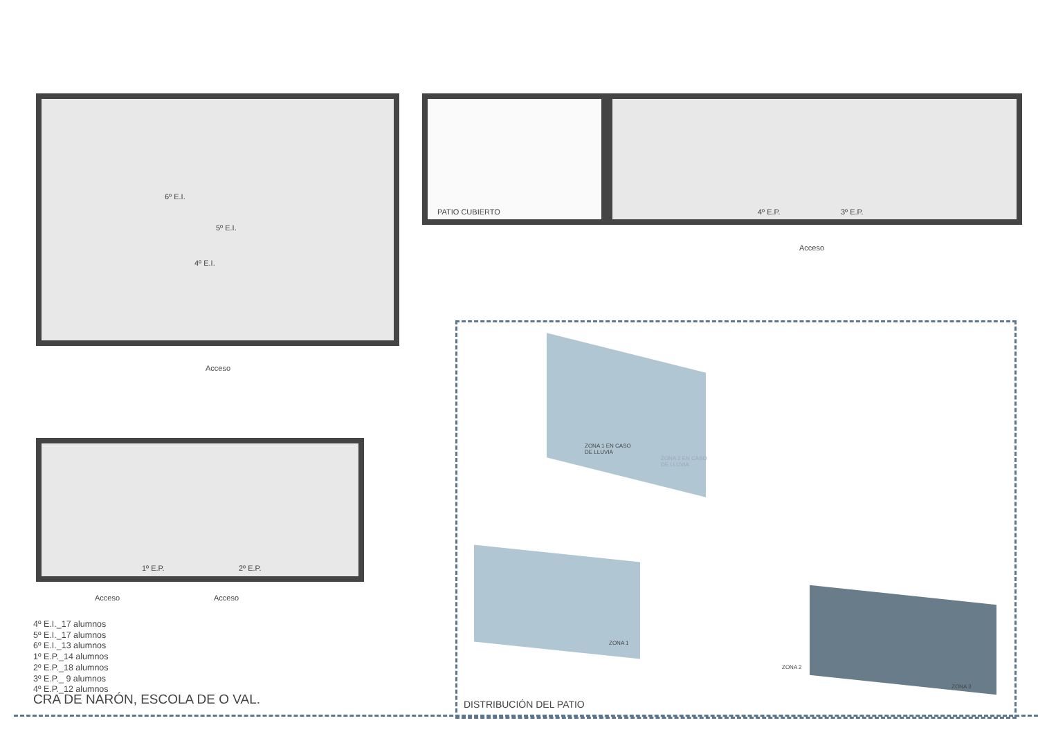6º E.I.
5º E.I.
4º E.I.
Acceso
PATIO CUBIERTO 4º E.P. 3º E.P.
Acceso
1º E.P. 2º E.P.
Acceso Acceso
ZONA 1 EN CASO
DE LLUVIA
ZONA 2 EN CASO
DE LLUVIA
ZONA 1
ZONA 2
ZONA 3
4º E.I._17 alumnos
5º E.I._17 alumnos
6º E.I._13 alumnos
1º E.P._14 alumnos
2º E.P._18 alumnos
3º E.P._ 9 alumnos
4º E.P._12 alumnos
CRA DE NARÓN, ESCOLA DE O VAL. DISTRIBUCIÓN DEL PATIO